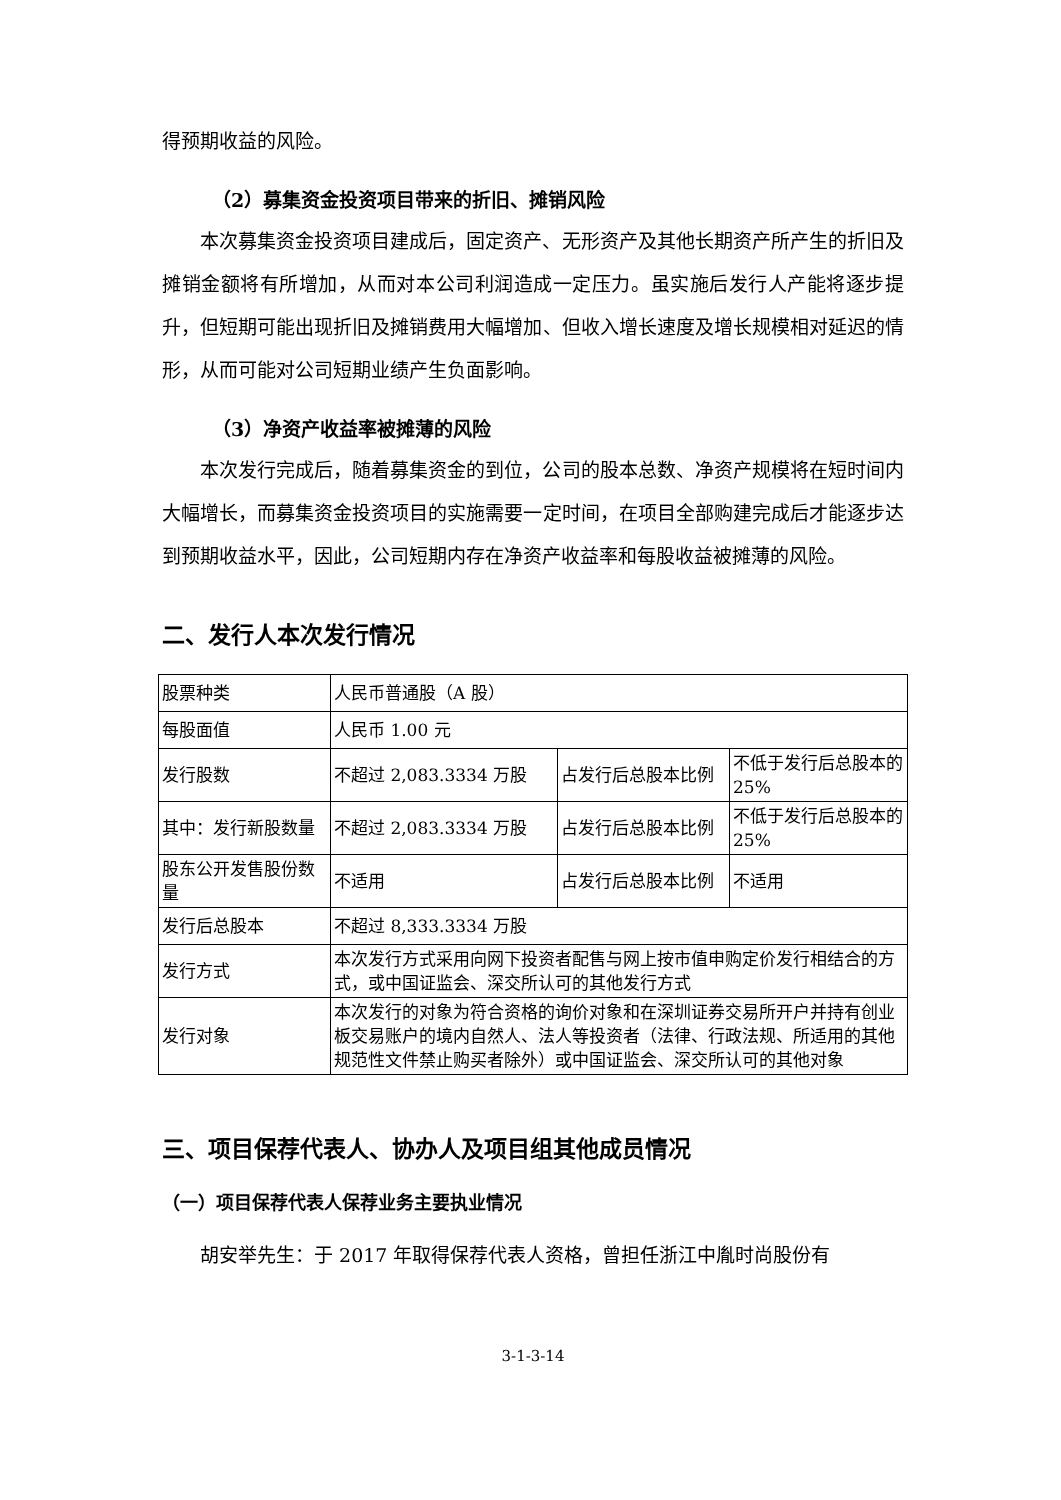得预期收益的风险。
（2）募集资金投资项目带来的折旧、摊销风险
本次募集资金投资项目建成后，固定资产、无形资产及其他长期资产所产生的折旧及摊销金额将有所增加，从而对本公司利润造成一定压力。虽实施后发行人产能将逐步提升，但短期可能出现折旧及摊销费用大幅增加、但收入增长速度及增长规模相对延迟的情形，从而可能对公司短期业绩产生负面影响。
（3）净资产收益率被摊薄的风险
本次发行完成后，随着募集资金的到位，公司的股本总数、净资产规模将在短时间内大幅增长，而募集资金投资项目的实施需要一定时间，在项目全部购建完成后才能逐步达到预期收益水平，因此，公司短期内存在净资产收益率和每股收益被摊薄的风险。
二、发行人本次发行情况
| 股票种类 | 人民币普通股（A 股） | | |
| 每股面值 | 人民币 1.00 元 | | |
| 发行股数 | 不超过 2,083.3334 万股 | 占发行后总股本比例 | 不低于发行后总股本的 25% |
| 其中：发行新股数量 | 不超过 2,083.3334 万股 | 占发行后总股本比例 | 不低于发行后总股本的 25% |
| 股东公开发售股份数量 | 不适用 | 占发行后总股本比例 | 不适用 |
| 发行后总股本 | 不超过 8,333.3334 万股 | | |
| 发行方式 | 本次发行方式采用向网下投资者配售与网上按市值申购定价发行相结合的方式，或中国证监会、深交所认可的其他发行方式 | | |
| 发行对象 | 本次发行的对象为符合资格的询价对象和在深圳证券交易所开户并持有创业板交易账户的境内自然人、法人等投资者（法律、行政法规、所适用的其他规范性文件禁止购买者除外）或中国证监会、深交所认可的其他对象 | | |
三、项目保荐代表人、协办人及项目组其他成员情况
（一）项目保荐代表人保荐业务主要执业情况
胡安举先生：于 2017 年取得保荐代表人资格，曾担任浙江中胤时尚股份有
3-1-3-14